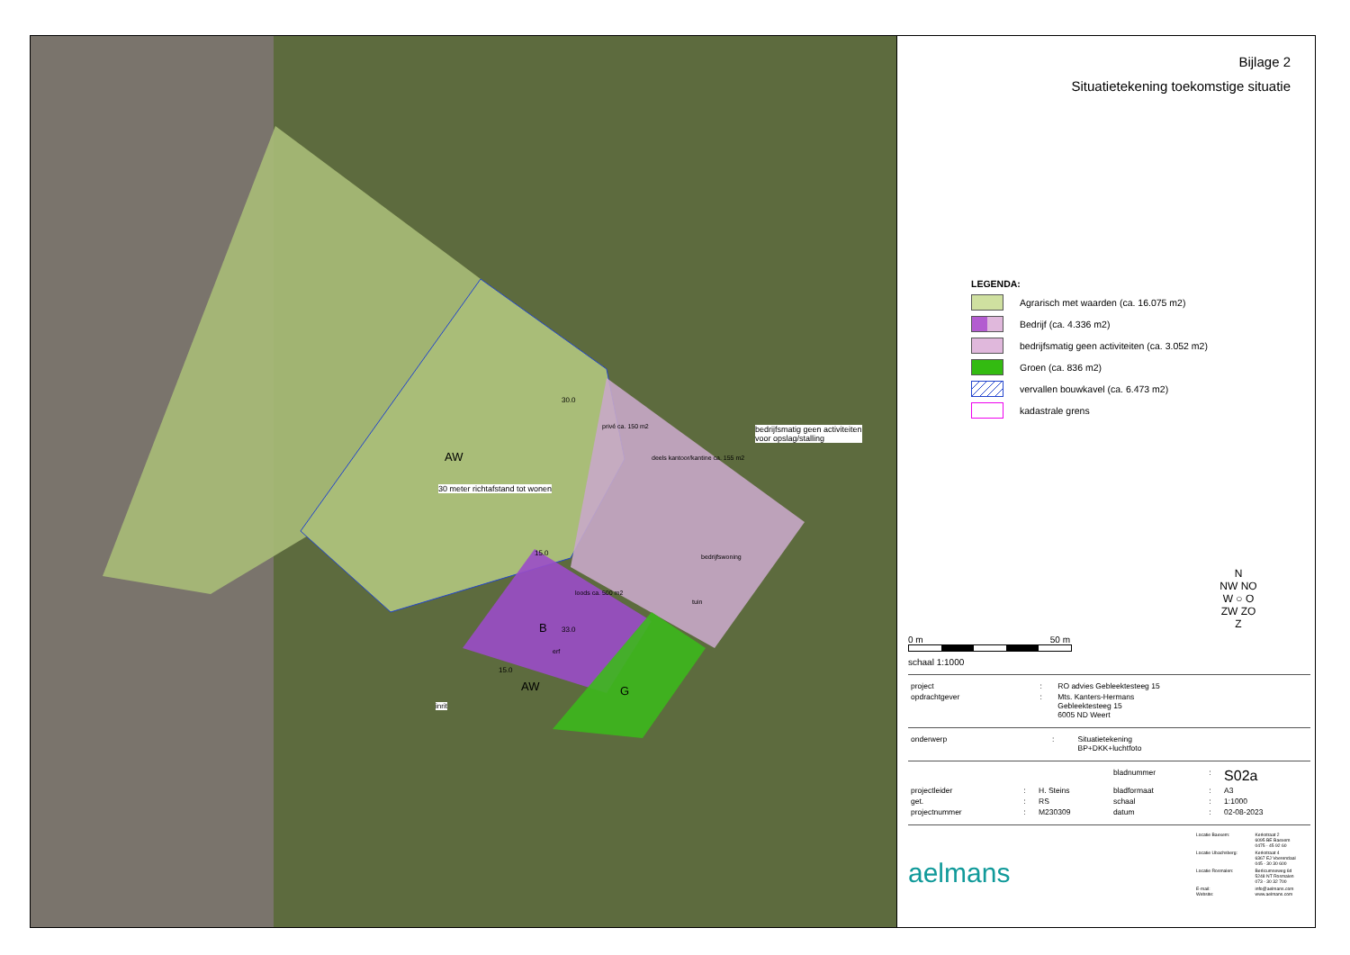AW
30 meter richtafstand tot wonen
bedrijfsmatig geen activiteiten
voor opslag/stalling
privé ca. 150 m2
deels kantoor/kantine ca. 155 m2
bedrijfswoning
loods ca. 500 m2
B
AW G
30.0
15.0
33.0
15.0
erf
tuin
inrit
Bijlage 2
Situatietekening toekomstige situatie
LEGENDA:
Agrarisch met waarden (ca. 16.075 m2)
Bedrijf (ca. 4.336 m2)
bedrijfsmatig geen activiteiten (ca. 3.052 m2)
Groen (ca. 836 m2)
vervallen bouwkavel (ca. 6.473 m2)
kadastrale grens
0 m 50 m
schaal 1:1000
N
NW NO
W ○ O
ZW ZO
Z
| project | : | RO advies Gebleektesteeg 15 |
| opdrachtgever | : | Mts. Kanters-Hermans Gebleektesteeg 15 6005 ND Weert |
| onderwerp | : | Situatietekening BP+DKK+luchtfoto |
| | | | bladnummer | : | S02a |
| projectleider | : | H. Steins | bladformaat | : | A3 |
| get. | : | RS | schaal | : | 1:1000 |
| projectnummer | : | M230309 | datum | : | 02-08-2023 |
aelmans
| Locatie Baexem: | Kerkstraat 2 6095 BE Baexem 0475 - 45 92 60 |
| Locatie Ubachsberg: | Kerkstraat 4 6367 EJ Voerendaal 045 - 30 30 600 |
| Locatie Rosmalen: | Berlicumseweg 6d 5248 NT Rosmalen 073 - 30 32 700 |
| E-mail: Website: | info@aelmans.com www.aelmans.com |